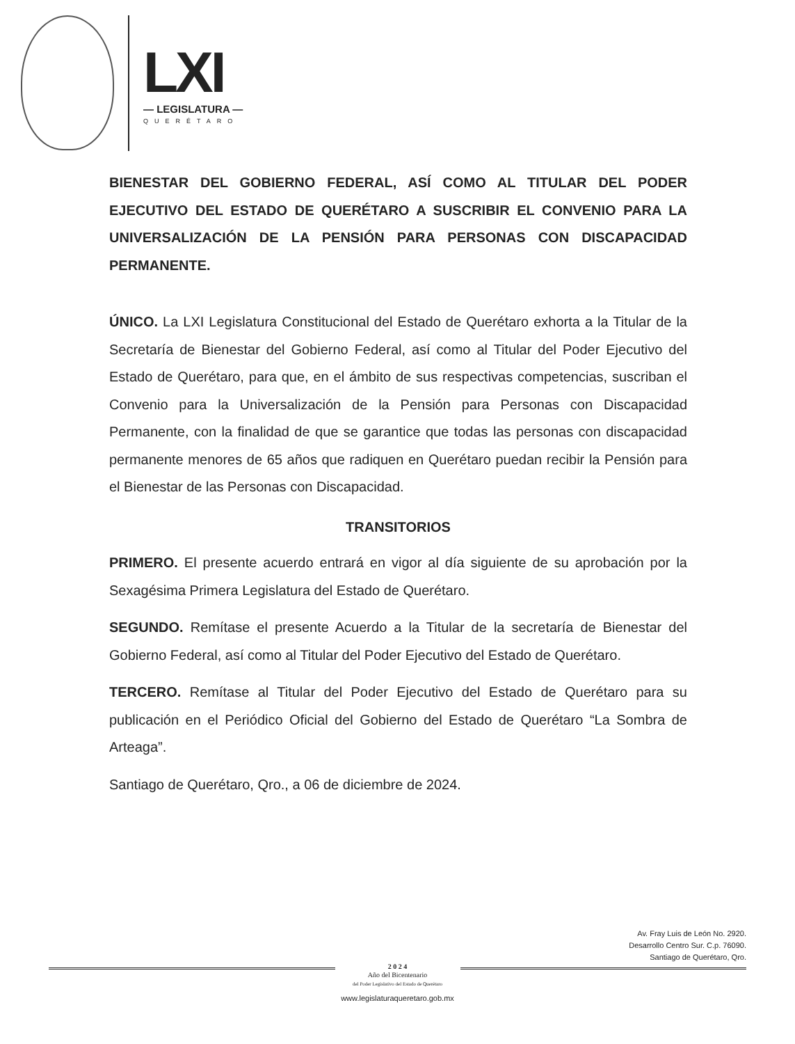LXI
— LEGISLATURA —
QUERÉTARO
BIENESTAR DEL GOBIERNO FEDERAL, ASÍ COMO AL TITULAR DEL PODER EJECUTIVO DEL ESTADO DE QUERÉTARO A SUSCRIBIR EL CONVENIO PARA LA UNIVERSALIZACIÓN DE LA PENSIÓN PARA PERSONAS CON DISCAPACIDAD PERMANENTE.
ÚNICO. La LXI Legislatura Constitucional del Estado de Querétaro exhorta a la Titular de la Secretaría de Bienestar del Gobierno Federal, así como al Titular del Poder Ejecutivo del Estado de Querétaro, para que, en el ámbito de sus respectivas competencias, suscriban el Convenio para la Universalización de la Pensión para Personas con Discapacidad Permanente, con la finalidad de que se garantice que todas las personas con discapacidad permanente menores de 65 años que radiquen en Querétaro puedan recibir la Pensión para el Bienestar de las Personas con Discapacidad.
TRANSITORIOS
PRIMERO. El presente acuerdo entrará en vigor al día siguiente de su aprobación por la Sexagésima Primera Legislatura del Estado de Querétaro.
SEGUNDO. Remítase el presente Acuerdo a la Titular de la secretaría de Bienestar del Gobierno Federal, así como al Titular del Poder Ejecutivo del Estado de Querétaro.
TERCERO. Remítase al Titular del Poder Ejecutivo del Estado de Querétaro para su publicación en el Periódico Oficial del Gobierno del Estado de Querétaro “La Sombra de Arteaga”.
Santiago de Querétaro, Qro., a 06 de diciembre de 2024.
Av. Fray Luis de León No. 2920.
Desarrollo Centro Sur. C.p. 76090.
Santiago de Querétaro, Qro.
2 0 2 4
Año del Bicentenario
del Poder Legislativo del Estado de Querétaro
www.legislaturaqueretaro.gob.mx